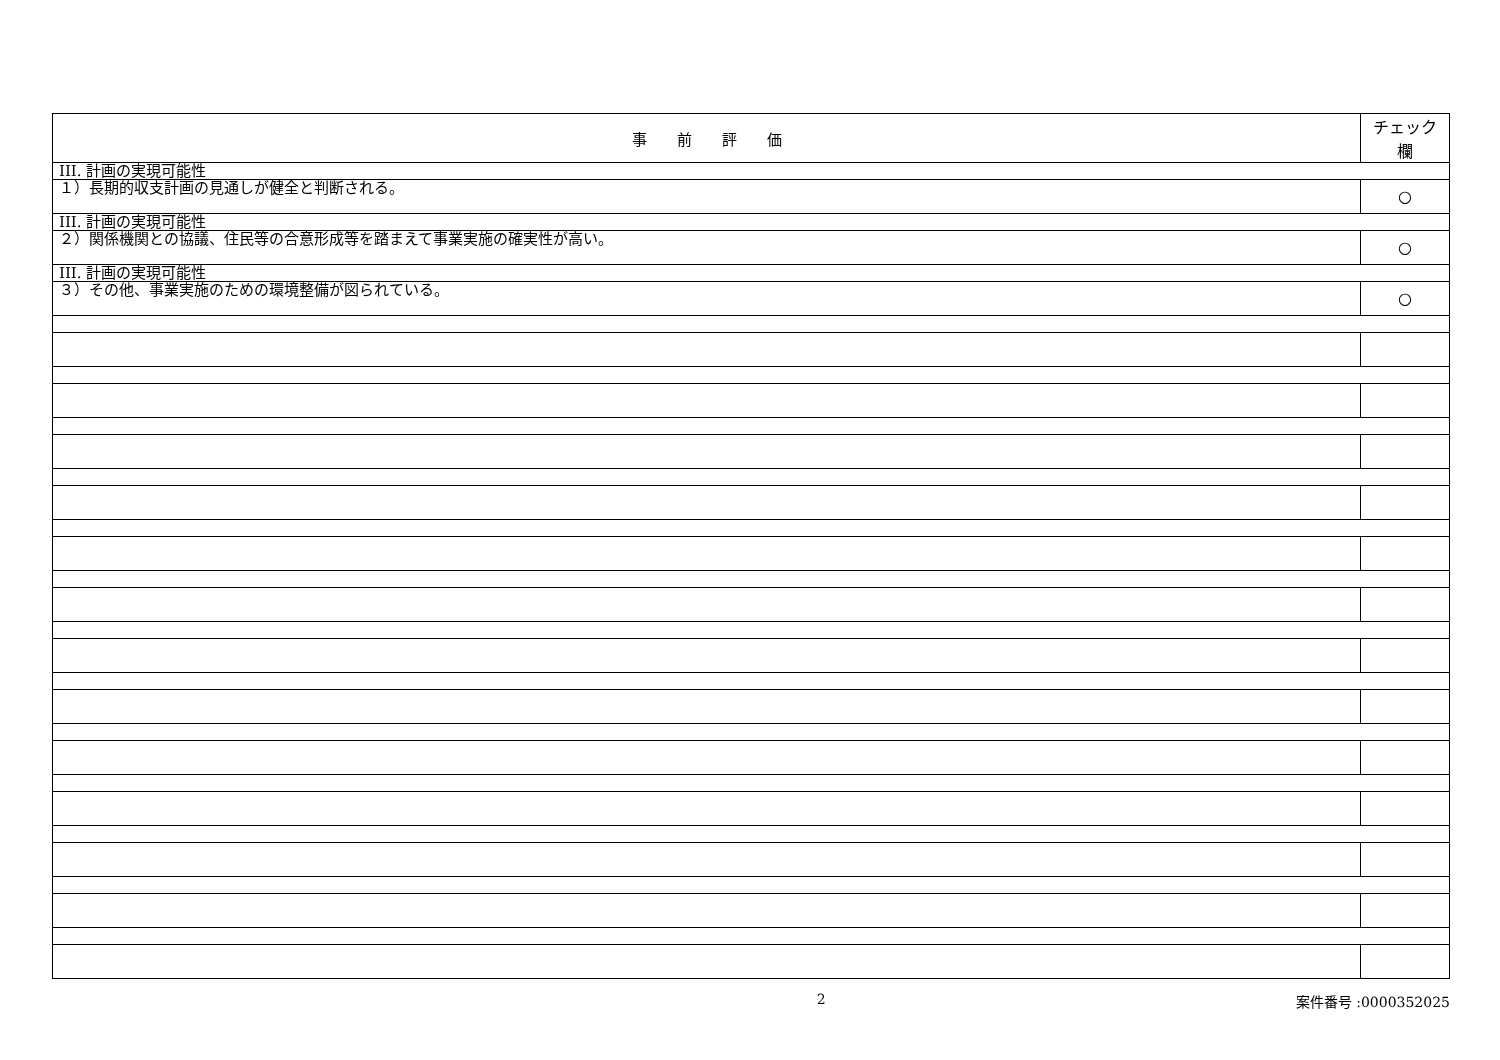| 事 前 評 価 | チェック欄 |
| --- | --- |
| III. 計画の実現可能性 | |
| １）長期的収支計画の見通しが健全と判断される。 | ○ |
| III. 計画の実現可能性 | |
| ２）関係機関との協議、住民等の合意形成等を踏まえて事業実施の確実性が高い。 | ○ |
| III. 計画の実現可能性 | |
| ３）その他、事業実施のための環境整備が図られている。 | ○ |
2 案件番号 :0000352025